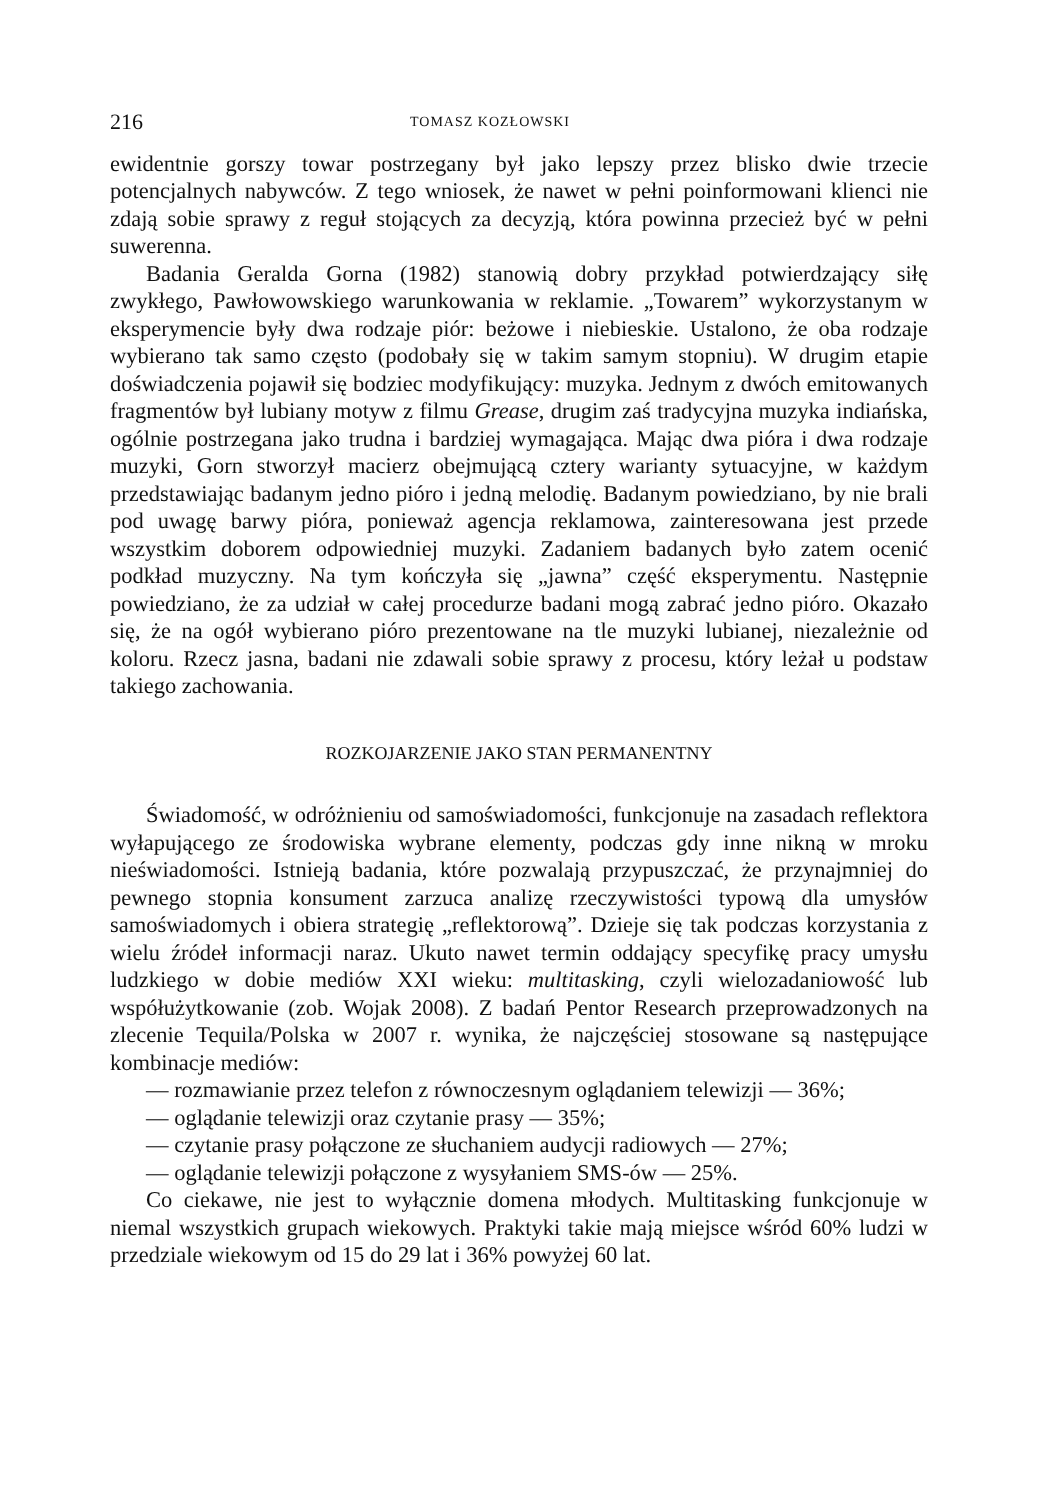216 TOMASZ KOZŁOWSKI
ewidentnie gorszy towar postrzegany był jako lepszy przez blisko dwie trzecie potencjalnych nabywców. Z tego wniosek, że nawet w pełni poinformowani klienci nie zdają sobie sprawy z reguł stojących za decyzją, która powinna przecież być w pełni suwerenna.
Badania Geralda Gorna (1982) stanowią dobry przykład potwierdzający siłę zwykłego, Pawłowowskiego warunkowania w reklamie. „Towarem” wykorzystanym w eksperymencie były dwa rodzaje piór: beżowe i niebieskie. Ustalono, że oba rodzaje wybierano tak samo często (podobały się w takim samym stopniu). W drugim etapie doświadczenia pojawił się bodziec modyfikujący: muzyka. Jednym z dwóch emitowanych fragmentów był lubiany motyw z filmu Grease, drugim zaś tradycyjna muzyka indiańska, ogólnie postrzegana jako trudna i bardziej wymagająca. Mając dwa pióra i dwa rodzaje muzyki, Gorn stworzył macierz obejmującą cztery warianty sytuacyjne, w każdym przedstawiając badanym jedno pióro i jedną melodię. Badanym powiedziano, by nie brali pod uwagę barwy pióra, ponieważ agencja reklamowa, zainteresowana jest przede wszystkim doborem odpowiedniej muzyki. Zadaniem badanych było zatem ocenić podkład muzyczny. Na tym kończyła się „jawna” część eksperymentu. Następnie powiedziano, że za udział w całej procedurze badani mogą zabrać jedno pióro. Okazało się, że na ogół wybierano pióro prezentowane na tle muzyki lubianej, niezależnie od koloru. Rzecz jasna, badani nie zdawali sobie sprawy z procesu, który leżał u podstaw takiego zachowania.
ROZKOJARZENIE JAKO STAN PERMANENTNY
Świadomość, w odróżnieniu od samoświadomości, funkcjonuje na zasadach reflektora wyłapującego ze środowiska wybrane elementy, podczas gdy inne nikną w mroku nieświadomości. Istnieją badania, które pozwalają przypuszczać, że przynajmniej do pewnego stopnia konsument zarzuca analizę rzeczywistości typową dla umysłów samoświadomych i obiera strategię „reflektorową”. Dzieje się tak podczas korzystania z wielu źródeł informacji naraz. Ukuto nawet termin oddający specyfikę pracy umysłu ludzkiego w dobie mediów XXI wieku: multitasking, czyli wielozadaniowość lub współużytkowanie (zob. Wojak 2008). Z badań Pentor Research przeprowadzonych na zlecenie Tequila/Polska w 2007 r. wynika, że najczęściej stosowane są następujące kombinacje mediów:
— rozmawianie przez telefon z równoczesnym oglądaniem telewizji — 36%;
— oglądanie telewizji oraz czytanie prasy — 35%;
— czytanie prasy połączone ze słuchaniem audycji radiowych — 27%;
— oglądanie telewizji połączone z wysyłaniem SMS-ów — 25%.
Co ciekawe, nie jest to wyłącznie domena młodych. Multitasking funkcjonuje w niemal wszystkich grupach wiekowych. Praktyki takie mają miejsce wśród 60% ludzi w przedziale wiekowym od 15 do 29 lat i 36% powyżej 60 lat.